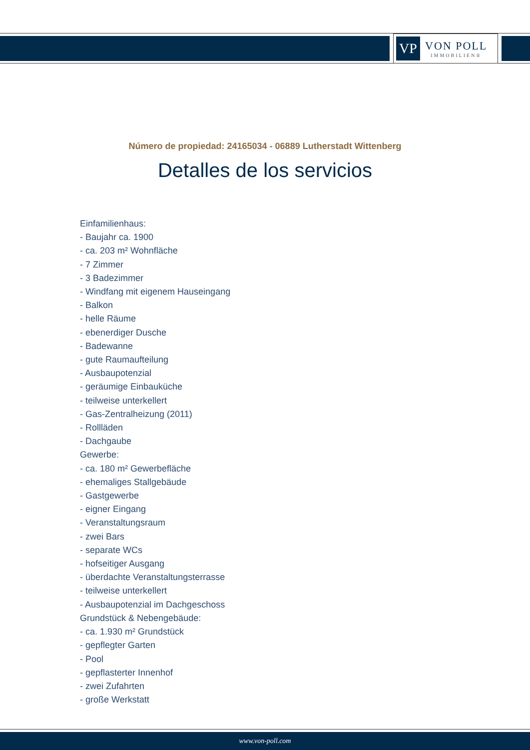VP
VON POLL
IMMOBILIEN®
Número de propiedad: 24165034 - 06889 Lutherstadt Wittenberg
Detalles de los servicios
Einfamilienhaus:
- Baujahr ca. 1900
- ca. 203 m² Wohnfläche
- 7 Zimmer
- 3 Badezimmer
- Windfang mit eigenem Hauseingang
- Balkon
- helle Räume
- ebenerdiger Dusche
- Badewanne
- gute Raumaufteilung
- Ausbaupotenzial
- geräumige Einbauküche
- teilweise unterkellert
- Gas-Zentralheizung (2011)
- Rollläden
- Dachgaube
Gewerbe:
- ca. 180 m² Gewerbefläche
- ehemaliges Stallgebäude
- Gastgewerbe
- eigner Eingang
- Veranstaltungsraum
- zwei Bars
- separate WCs
- hofseitiger Ausgang
- überdachte Veranstaltungsterrasse
- teilweise unterkellert
- Ausbaupotenzial im Dachgeschoss
Grundstück & Nebengebäude:
- ca. 1.930 m² Grundstück
- gepflegter Garten
- Pool
- gepflasterter Innenhof
- zwei Zufahrten
- große Werkstatt
www.von-poll.com